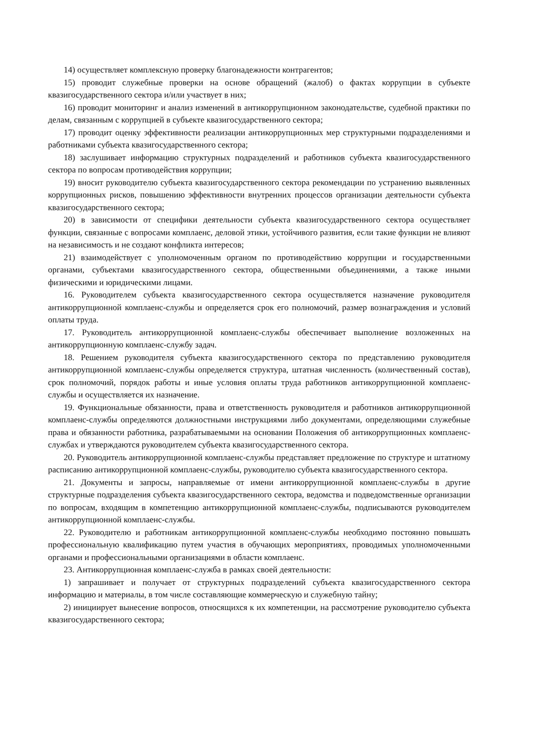14) осуществляет комплексную проверку благонадежности контрагентов;
15) проводит служебные проверки на основе обращений (жалоб) о фактах коррупции в субъекте квазигосударственного сектора и/или участвует в них;
16) проводит мониторинг и анализ изменений в антикоррупционном законодательстве, судебной практики по делам, связанным с коррупцией в субъекте квазигосударственного сектора;
17) проводит оценку эффективности реализации антикоррупционных мер структурными подразделениями и работниками субъекта квазигосударственного сектора;
18) заслушивает информацию структурных подразделений и работников субъекта квазигосударственного сектора по вопросам противодействия коррупции;
19) вносит руководителю субъекта квазигосударственного сектора рекомендации по устранению выявленных коррупционных рисков, повышению эффективности внутренних процессов организации деятельности субъекта квазигосударственного сектора;
20) в зависимости от специфики деятельности субъекта квазигосударственного сектора осуществляет функции, связанные с вопросами комплаенс, деловой этики, устойчивого развития, если такие функции не влияют на независимость и не создают конфликта интересов;
21) взаимодействует с уполномоченным органом по противодействию коррупции и государственными органами, субъектами квазигосударственного сектора, общественными объединениями, а также иными физическими и юридическими лицами.
16. Руководителем субъекта квазигосударственного сектора осуществляется назначение руководителя антикоррупционной комплаенс-службы и определяется срок его полномочий, размер вознаграждения и условий оплаты труда.
17. Руководитель антикоррупционной комплаенс-службы обеспечивает выполнение возложенных на антикоррупционную комплаенс-службу задач.
18. Решением руководителя субъекта квазигосударственного сектора по представлению руководителя антикоррупционной комплаенс-службы определяется структура, штатная численность (количественный состав), срок полномочий, порядок работы и иные условия оплаты труда работников антикоррупционной комплаенс-службы и осуществляется их назначение.
19. Функциональные обязанности, права и ответственность руководителя и работников антикоррупционной комплаенс-службы определяются должностными инструкциями либо документами, определяющими служебные права и обязанности работника, разрабатываемыми на основании Положения об антикоррупционных комплаенс-службах и утверждаются руководителем субъекта квазигосударственного сектора.
20. Руководитель антикоррупционной комплаенс-службы представляет предложение по структуре и штатному расписанию антикоррупционной комплаенс-службы, руководителю субъекта квазигосударственного сектора.
21. Документы и запросы, направляемые от имени антикоррупционной комплаенс-службы в другие структурные подразделения субъекта квазигосударственного сектора, ведомства и подведомственные организации по вопросам, входящим в компетенцию антикоррупционной комплаенс-службы, подписываются руководителем антикоррупционной комплаенс-службы.
22. Руководителю и работникам антикоррупционной комплаенс-службы необходимо постоянно повышать профессиональную квалификацию путем участия в обучающих мероприятиях, проводимых уполномоченными органами и профессиональными организациями в области комплаенс.
23. Антикоррупционная комплаенс-служба в рамках своей деятельности:
1) запрашивает и получает от структурных подразделений субъекта квазигосударственного сектора информацию и материалы, в том числе составляющие коммерческую и служебную тайну;
2) инициирует вынесение вопросов, относящихся к их компетенции, на рассмотрение руководителю субъекта квазигосударственного сектора;